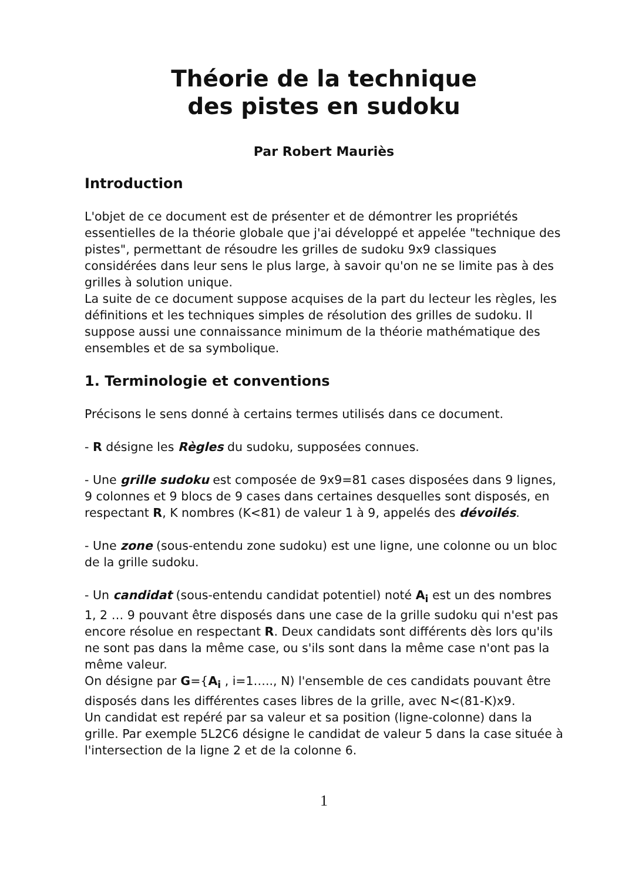Théorie de la technique
des pistes en sudoku
Par Robert Mauriès
Introduction
L'objet de ce document est de présenter et de démontrer les propriétés essentielles de la théorie globale que j'ai développé et appelée "technique des pistes", permettant de résoudre les grilles de sudoku 9x9 classiques considérées dans leur sens le plus large, à savoir qu'on ne se limite pas à des grilles à solution unique.
La suite de ce document suppose acquises de la part du lecteur les règles, les définitions et les techniques simples de résolution des grilles de sudoku. Il suppose aussi une connaissance minimum de la théorie mathématique des ensembles et de sa symbolique.
1. Terminologie et conventions
Précisons le sens donné à certains termes utilisés dans ce document.
- R désigne les Règles du sudoku, supposées connues.
- Une grille sudoku est composée de 9x9=81 cases disposées dans 9 lignes, 9 colonnes et 9 blocs de 9 cases dans certaines desquelles sont disposés, en respectant R, K nombres (K<81) de valeur 1 à 9, appelés des dévoilés.
- Une zone (sous-entendu zone sudoku) est une ligne, une colonne ou un bloc de la grille sudoku.
- Un candidat (sous-entendu candidat potentiel) noté A<sub>i</sub> est un des nombres 1, 2 … 9 pouvant être disposés dans une case de la grille sudoku qui n'est pas encore résolue en respectant R. Deux candidats sont différents dès lors qu'ils ne sont pas dans la même case, ou s'ils sont dans la même case n'ont pas la même valeur.
On désigne par G={A<sub>i</sub> , i=1….., N) l'ensemble de ces candidats pouvant être disposés dans les différentes cases libres de la grille, avec N<(81-K)x9.
Un candidat est repéré par sa valeur et sa position (ligne-colonne) dans la grille. Par exemple 5L2C6 désigne le candidat de valeur 5 dans la case située à l'intersection de la ligne 2 et de la colonne 6.
1